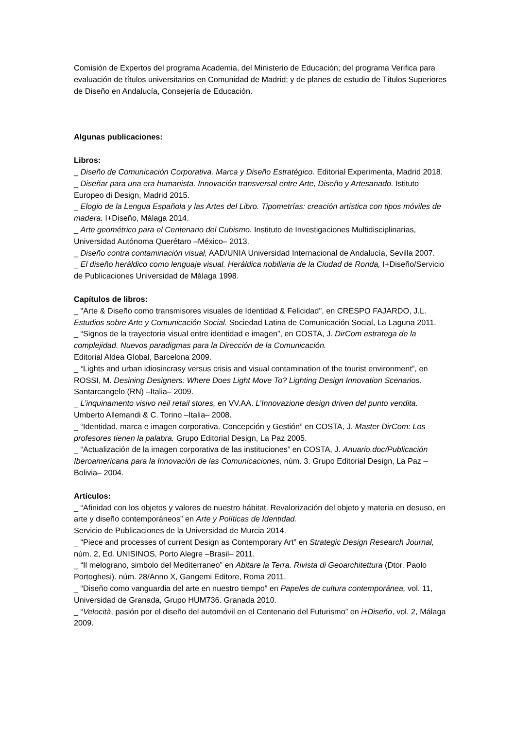Comisión de Expertos del programa Academia, del Ministerio de Educación; del programa Verifica para evaluación de títulos universitarios en Comunidad de Madrid; y de planes de estudio de Títulos Superiores de Diseño en Andalucía, Consejería de Educación.
Algunas publicaciones:
Libros:
_ Diseño de Comunicación Corporativa. Marca y Diseño Estratégico. Editorial Experimenta, Madrid 2018.
_ Diseñar para una era humanista. Innovación transversal entre Arte, Diseño y Artesanado. Istituto Europeo di Design, Madrid 2015.
_ Elogio de la Lengua Española y las Artes del Libro. Tipometrías: creación artística con tipos móviles de madera. I+Diseño, Málaga 2014.
_ Arte geométrico para el Centenario del Cubismo. Instituto de Investigaciones Multidisciplinarias, Universidad Autónoma Querétaro –México– 2013.
_ Diseño contra contaminación visual, AAD/UNIA Universidad Internacional de Andalucía, Sevilla 2007.
_ El diseño heráldico como lenguaje visual. Heráldica nobiliaria de la Ciudad de Ronda, I+Diseño/Servicio de Publicaciones Universidad de Málaga 1998.
Capítulos de libros:
_ "Arte & Diseño como transmisores visuales de Identidad & Felicidad", en CRESPO FAJARDO, J.L. Estudios sobre Arte y Comunicación Social. Sociedad Latina de Comunicación Social, La Laguna 2011.
_ “Signos de la trayectoria visual entre identidad e imagen”, en COSTA, J. DirCom estratega de la complejidad. Nuevos paradigmas para la Dirección de la Comunicación.
Editorial Aldea Global, Barcelona 2009.
_ “Lights and urban idiosincrasy versus crisis and visual contamination of the tourist environment”, en ROSSI, M. Desining Designers: Where Does Light Move To? Lighting Design Innovation Scenarios. Santarcangelo (RN) –Italia– 2009.
_ L’inquinamento visivo neil retail stores, en VV.AA. L’Innovazione design driven del punto vendita. Umberto Allemandi & C. Torino –Italia– 2008.
_ “Identidad, marca e imagen corporativa. Concepción y Gestión” en COSTA, J. Master DirCom: Los profesores tienen la palabra. Grupo Editorial Design, La Paz 2005.
_ “Actualización de la imagen corporativa de las instituciones” en COSTA, J. Anuario.doc/Publicación Iberoamericana para la Innovación de las Comunicaciones, núm. 3. Grupo Editorial Design, La Paz –Bolivia– 2004.
Artículos:
_ “Afinidad con los objetos y valores de nuestro hábitat. Revalorización del objeto y materia en desuso, en arte y diseño contemporáneos” en Arte y Políticas de Identidad.
Servicio de Publicaciones de la Universidad de Murcia 2014.
_ “Piece and processes of current Design as Contemporary Art” en Strategic Design Research Journal, núm. 2, Ed. UNISINOS, Porto Alegre –Brasil– 2011.
_ “Il melograno, simbolo del Mediterraneo” en Abitare la Terra. Rivista di Geoarchitettura (Dtor. Paolo Portoghesi). núm. 28/Anno X, Gangemi Editore, Roma 2011.
_ “Diseño como vanguardia del arte en nuestro tiempo” en Papeles de cultura contemporánea, vol. 11, Universidad de Granada, Grupo HUM736. Granada 2010.
_ “Velocità, pasión por el diseño del automóvil en el Centenario del Futurismo” en i+Diseño, vol. 2, Málaga 2009.